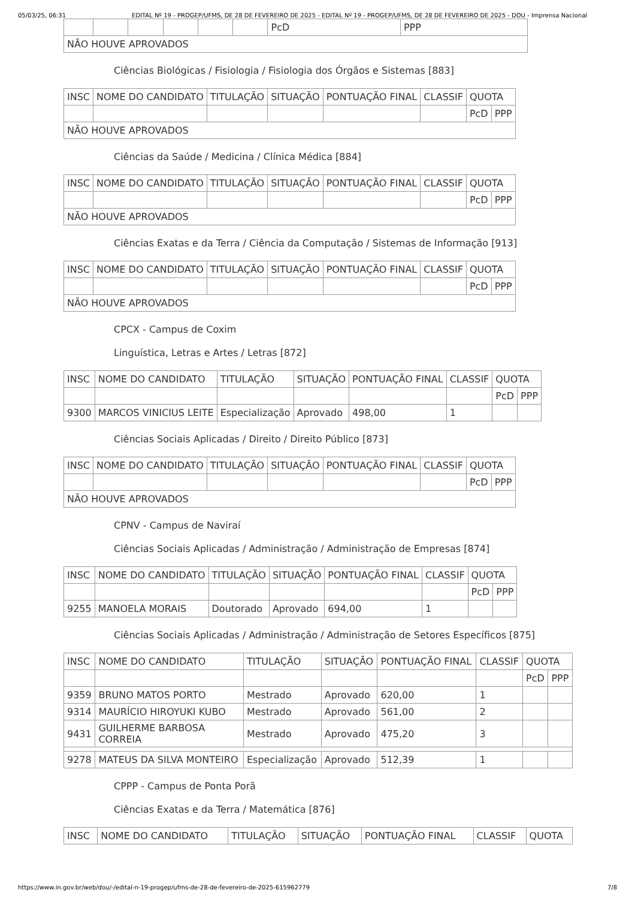05/03/25, 06:31 EDITAL Nº 19 - PROGEP/UFMS, DE 28 DE FEVEREIRO DE 2025 - EDITAL Nº 19 - PROGEP/UFMS, DE 28 DE FEVEREIRO DE 2025 - DOU - Imprensa Nacional
| | | | | | | PcD | PPP |
| NÃO HOUVE APROVADOS | | | | | | | |
Ciências Biológicas / Fisiologia / Fisiologia dos Órgãos e Sistemas [883]
| INSC | NOME DO CANDIDATO | TITULAÇÃO | SITUAÇÃO | PONTUAÇÃO FINAL | CLASSIF | QUOTA | |
| --- | --- | --- | --- | --- | --- | --- | --- |
| | | | | | | PcD | PPP |
| NÃO HOUVE APROVADOS | | | | | | | |
Ciências da Saúde / Medicina / Clínica Médica [884]
| INSC | NOME DO CANDIDATO | TITULAÇÃO | SITUAÇÃO | PONTUAÇÃO FINAL | CLASSIF | QUOTA | |
| --- | --- | --- | --- | --- | --- | --- | --- |
| | | | | | | PcD | PPP |
| NÃO HOUVE APROVADOS | | | | | | | |
Ciências Exatas e da Terra / Ciência da Computação / Sistemas de Informação [913]
| INSC | NOME DO CANDIDATO | TITULAÇÃO | SITUAÇÃO | PONTUAÇÃO FINAL | CLASSIF | QUOTA | |
| --- | --- | --- | --- | --- | --- | --- | --- |
| | | | | | | PcD | PPP |
| NÃO HOUVE APROVADOS | | | | | | | |
CPCX - Campus de Coxim
Linguística, Letras e Artes / Letras [872]
| INSC | NOME DO CANDIDATO | TITULAÇÃO | SITUAÇÃO | PONTUAÇÃO FINAL | CLASSIF | QUOTA | |
| --- | --- | --- | --- | --- | --- | --- | --- |
| | | | | | | PcD | PPP |
| 9300 | MARCOS VINICIUS LEITE | Especialização | Aprovado | 498,00 | 1 | | |
Ciências Sociais Aplicadas / Direito / Direito Público [873]
| INSC | NOME DO CANDIDATO | TITULAÇÃO | SITUAÇÃO | PONTUAÇÃO FINAL | CLASSIF | QUOTA | |
| --- | --- | --- | --- | --- | --- | --- | --- |
| | | | | | | PcD | PPP |
| NÃO HOUVE APROVADOS | | | | | | | |
CPNV - Campus de Naviraí
Ciências Sociais Aplicadas / Administração / Administração de Empresas [874]
| INSC | NOME DO CANDIDATO | TITULAÇÃO | SITUAÇÃO | PONTUAÇÃO FINAL | CLASSIF | QUOTA | |
| --- | --- | --- | --- | --- | --- | --- | --- |
| | | | | | | PcD | PPP |
| 9255 | MANOELA MORAIS | Doutorado | Aprovado | 694,00 | 1 | | |
Ciências Sociais Aplicadas / Administração / Administração de Setores Específicos [875]
| INSC | NOME DO CANDIDATO | TITULAÇÃO | SITUAÇÃO | PONTUAÇÃO FINAL | CLASSIF | QUOTA | |
| --- | --- | --- | --- | --- | --- | --- | --- |
| | | | | | | PcD | PPP |
| 9359 | BRUNO MATOS PORTO | Mestrado | Aprovado | 620,00 | 1 | | |
| 9314 | MAURÍCIO HIROYUKI KUBO | Mestrado | Aprovado | 561,00 | 2 | | |
| 9431 | GUILHERME BARBOSA CORREIA | Mestrado | Aprovado | 475,20 | 3 | | |
| 9278 | MATEUS DA SILVA MONTEIRO | Especialização | Aprovado | 512,39 | 1 | | |
CPPP - Campus de Ponta Porã
Ciências Exatas e da Terra / Matemática [876]
| INSC | NOME DO CANDIDATO | TITULAÇÃO | SITUAÇÃO | PONTUAÇÃO FINAL | CLASSIF | QUOTA |
| --- | --- | --- | --- | --- | --- | --- |
https://www.in.gov.br/web/dou/-/edital-n-19-progep/ufms-de-28-de-fevereiro-de-2025-615962779 7/8